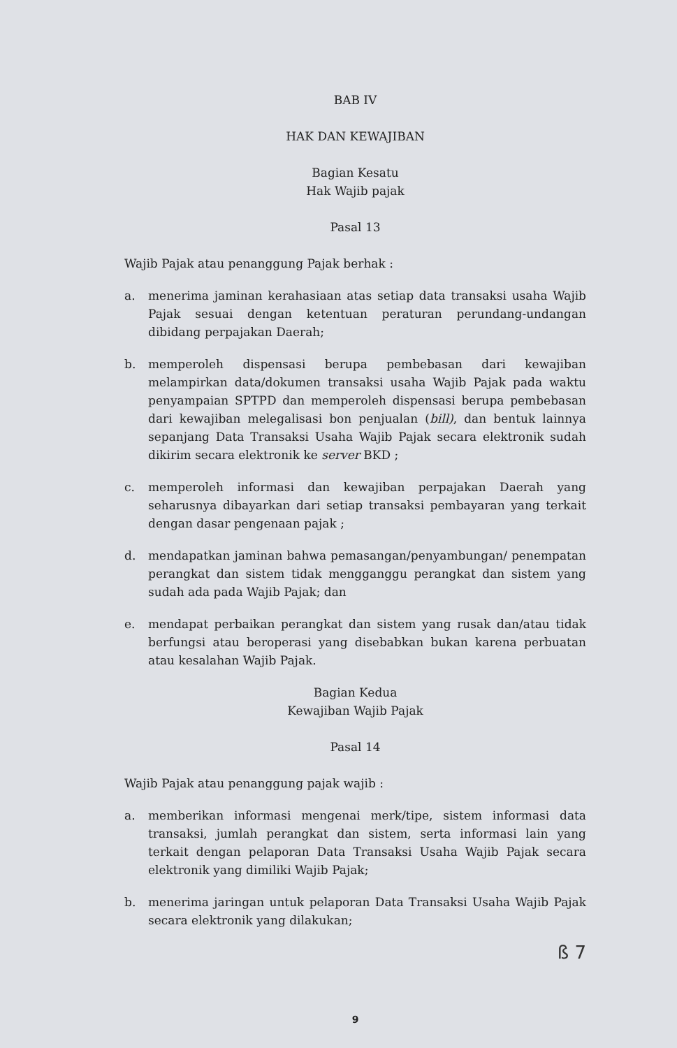BAB IV
HAK DAN KEWAJIBAN
Bagian Kesatu
Hak Wajib pajak
Pasal 13
Wajib Pajak atau penanggung Pajak berhak :
a. menerima jaminan kerahasiaan atas setiap data transaksi usaha Wajib Pajak sesuai dengan ketentuan peraturan perundang-undangan dibidang perpajakan Daerah;
b. memperoleh dispensasi berupa pembebasan dari kewajiban melampirkan data/dokumen transaksi usaha Wajib Pajak pada waktu penyampaian SPTPD dan memperoleh dispensasi berupa pembebasan dari kewajiban melegalisasi bon penjualan (bill), dan bentuk lainnya sepanjang Data Transaksi Usaha Wajib Pajak secara elektronik sudah dikirim secara elektronik ke server BKD ;
c. memperoleh informasi dan kewajiban perpajakan Daerah yang seharusnya dibayarkan dari setiap transaksi pembayaran yang terkait dengan dasar pengenaan pajak ;
d. mendapatkan jaminan bahwa pemasangan/penyambungan/ penempatan perangkat dan sistem tidak mengganggu perangkat dan sistem yang sudah ada pada Wajib Pajak; dan
e. mendapat perbaikan perangkat dan sistem yang rusak dan/atau tidak berfungsi atau beroperasi yang disebabkan bukan karena perbuatan atau kesalahan Wajib Pajak.
Bagian Kedua
Kewajiban Wajib Pajak
Pasal 14
Wajib Pajak atau penanggung pajak wajib :
a. memberikan informasi mengenai merk/tipe, sistem informasi data transaksi, jumlah perangkat dan sistem, serta informasi lain yang terkait dengan pelaporan Data Transaksi Usaha Wajib Pajak secara elektronik yang dimiliki Wajib Pajak;
b. menerima jaringan untuk pelaporan Data Transaksi Usaha Wajib Pajak secara elektronik yang dilakukan;
ß 7
9